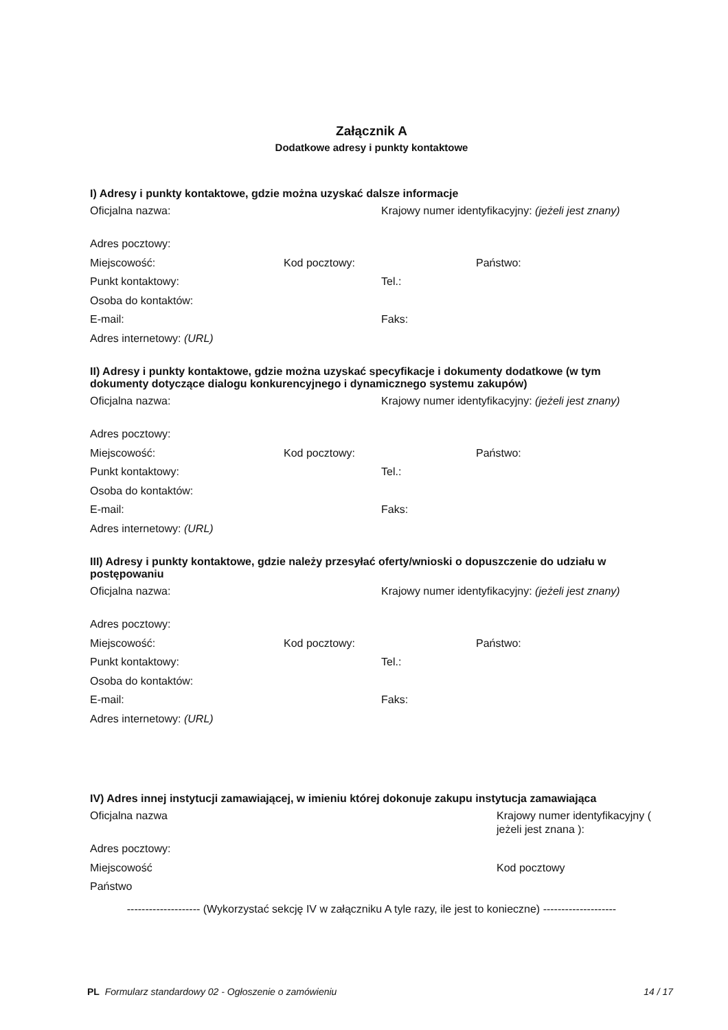Załącznik A
Dodatkowe adresy i punkty kontaktowe
I) Adresy i punkty kontaktowe, gdzie można uzyskać dalsze informacje
Oficjalna nazwa: Krajowy numer identyfikacyjny: (jeżeli jest znany)
Adres pocztowy:
Miejscowość: Kod pocztowy: Państwo:
Punkt kontaktowy: Tel.:
Osoba do kontaktów:
E-mail: Faks:
Adres internetowy: (URL)
II) Adresy i punkty kontaktowe, gdzie można uzyskać specyfikacje i dokumenty dodatkowe (w tym dokumenty dotyczące dialogu konkurencyjnego i dynamicznego systemu zakupów)
Oficjalna nazwa: Krajowy numer identyfikacyjny: (jeżeli jest znany)
Adres pocztowy:
Miejscowość: Kod pocztowy: Państwo:
Punkt kontaktowy: Tel.:
Osoba do kontaktów:
E-mail: Faks:
Adres internetowy: (URL)
III) Adresy i punkty kontaktowe, gdzie należy przesyłać oferty/wnioski o dopuszczenie do udziału w postępowaniu
Oficjalna nazwa: Krajowy numer identyfikacyjny: (jeżeli jest znany)
Adres pocztowy:
Miejscowość: Kod pocztowy: Państwo:
Punkt kontaktowy: Tel.:
Osoba do kontaktów:
E-mail: Faks:
Adres internetowy: (URL)
IV) Adres innej instytucji zamawiającej, w imieniu której dokonuje zakupu instytucja zamawiająca
Oficjalna nazwa Krajowy numer identyfikacyjny ( jeżeli jest znana ):
Adres pocztowy:
Miejscowość Kod pocztowy
Państwo
-------------------- (Wykorzystać sekcję IV w załączniku A tyle razy, ile jest to konieczne) --------------------
PL Formularz standardowy 02 - Ogłoszenie o zamówieniu
14 / 17